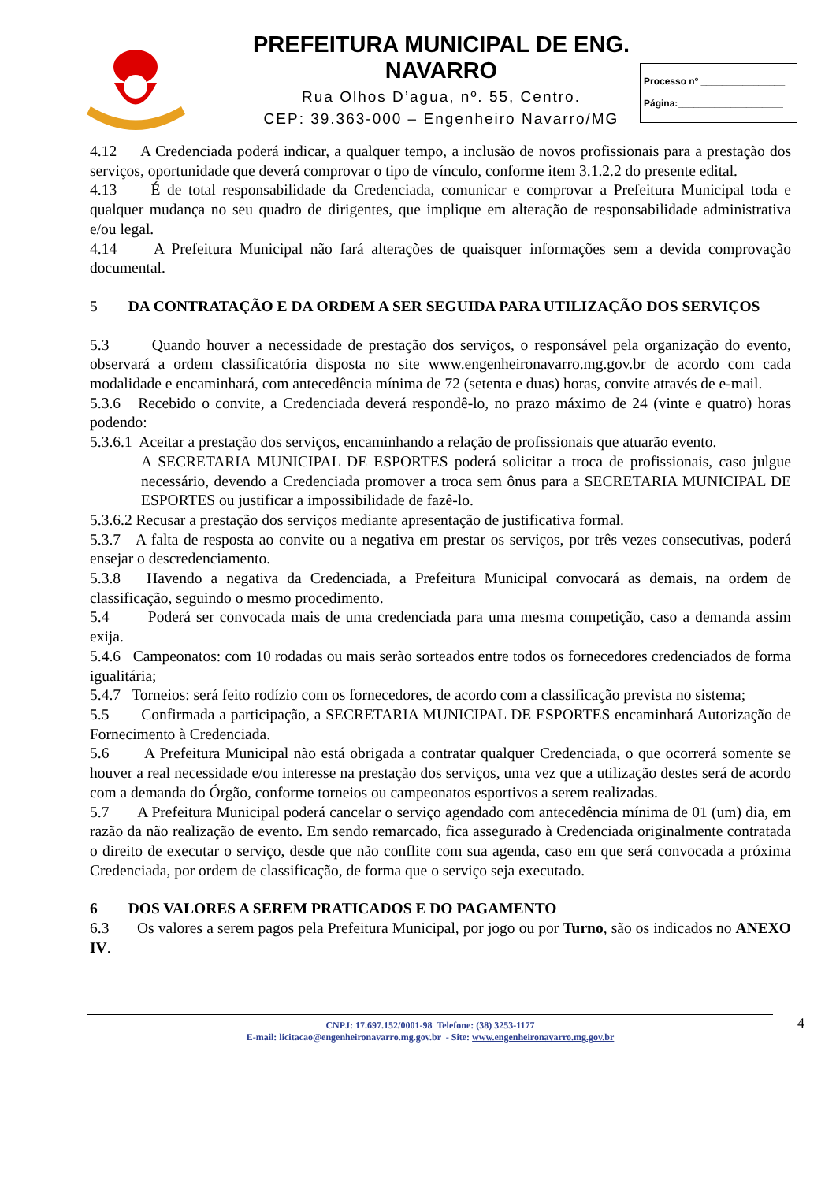PREFEITURA MUNICIPAL DE ENG. NAVARRO
Rua Olhos D’agua, nº. 55, Centro.
CEP: 39.363-000 – Engenheiro Navarro/MG
Processo nº ________________
Página:____________________
4.12 A Credenciada poderá indicar, a qualquer tempo, a inclusão de novos profissionais para a prestação dos serviços, oportunidade que deverá comprovar o tipo de vínculo, conforme item 3.1.2.2 do presente edital.
4.13 É de total responsabilidade da Credenciada, comunicar e comprovar a Prefeitura Municipal toda e qualquer mudança no seu quadro de dirigentes, que implique em alteração de responsabilidade administrativa e/ou legal.
4.14 A Prefeitura Municipal não fará alterações de quaisquer informações sem a devida comprovação documental.
5 DA CONTRATAÇÃO E DA ORDEM A SER SEGUIDA PARA UTILIZAÇÃO DOS SERVIÇOS
5.3 Quando houver a necessidade de prestação dos serviços, o responsável pela organização do evento, observará a ordem classificatória disposta no site www.engenheironavarro.mg.gov.br de acordo com cada modalidade e encaminhará, com antecedência mínima de 72 (setenta e duas) horas, convite através de e-mail.
5.3.6 Recebido o convite, a Credenciada deverá respondê-lo, no prazo máximo de 24 (vinte e quatro) horas podendo:
5.3.6.1 Aceitar a prestação dos serviços, encaminhando a relação de profissionais que atuarão evento.
A SECRETARIA MUNICIPAL DE ESPORTES poderá solicitar a troca de profissionais, caso julgue necessário, devendo a Credenciada promover a troca sem ônus para a SECRETARIA MUNICIPAL DE ESPORTES ou justificar a impossibilidade de fazê-lo.
5.3.6.2 Recusar a prestação dos serviços mediante apresentação de justificativa formal.
5.3.7 A falta de resposta ao convite ou a negativa em prestar os serviços, por três vezes consecutivas, poderá ensejar o descredenciamento.
5.3.8 Havendo a negativa da Credenciada, a Prefeitura Municipal convocará as demais, na ordem de classificação, seguindo o mesmo procedimento.
5.4 Poderá ser convocada mais de uma credenciada para uma mesma competição, caso a demanda assim exija.
5.4.6 Campeonatos: com 10 rodadas ou mais serão sorteados entre todos os fornecedores credenciados de forma igualitária;
5.4.7 Torneios: será feito rodízio com os fornecedores, de acordo com a classificação prevista no sistema;
5.5 Confirmada a participação, a SECRETARIA MUNICIPAL DE ESPORTES encaminhará Autorização de Fornecimento à Credenciada.
5.6 A Prefeitura Municipal não está obrigada a contratar qualquer Credenciada, o que ocorrerá somente se houver a real necessidade e/ou interesse na prestação dos serviços, uma vez que a utilização destes será de acordo com a demanda do Órgão, conforme torneios ou campeonatos esportivos a serem realizadas.
5.7 A Prefeitura Municipal poderá cancelar o serviço agendado com antecedência mínima de 01 (um) dia, em razão da não realização de evento. Em sendo remarcado, fica assegurado à Credenciada originalmente contratada o direito de executar o serviço, desde que não conflite com sua agenda, caso em que será convocada a próxima Credenciada, por ordem de classificação, de forma que o serviço seja executado.
6 DOS VALORES A SEREM PRATICADOS E DO PAGAMENTO
6.3 Os valores a serem pagos pela Prefeitura Municipal, por jogo ou por Turno, são os indicados no ANEXO IV.
4 CNPJ: 17.697.152/0001-98 Telefone: (38) 3253-1177
E-mail: licitacao@engenheironavarro.mg.gov.br - Site: www.engenheironavarro.mg.gov.br